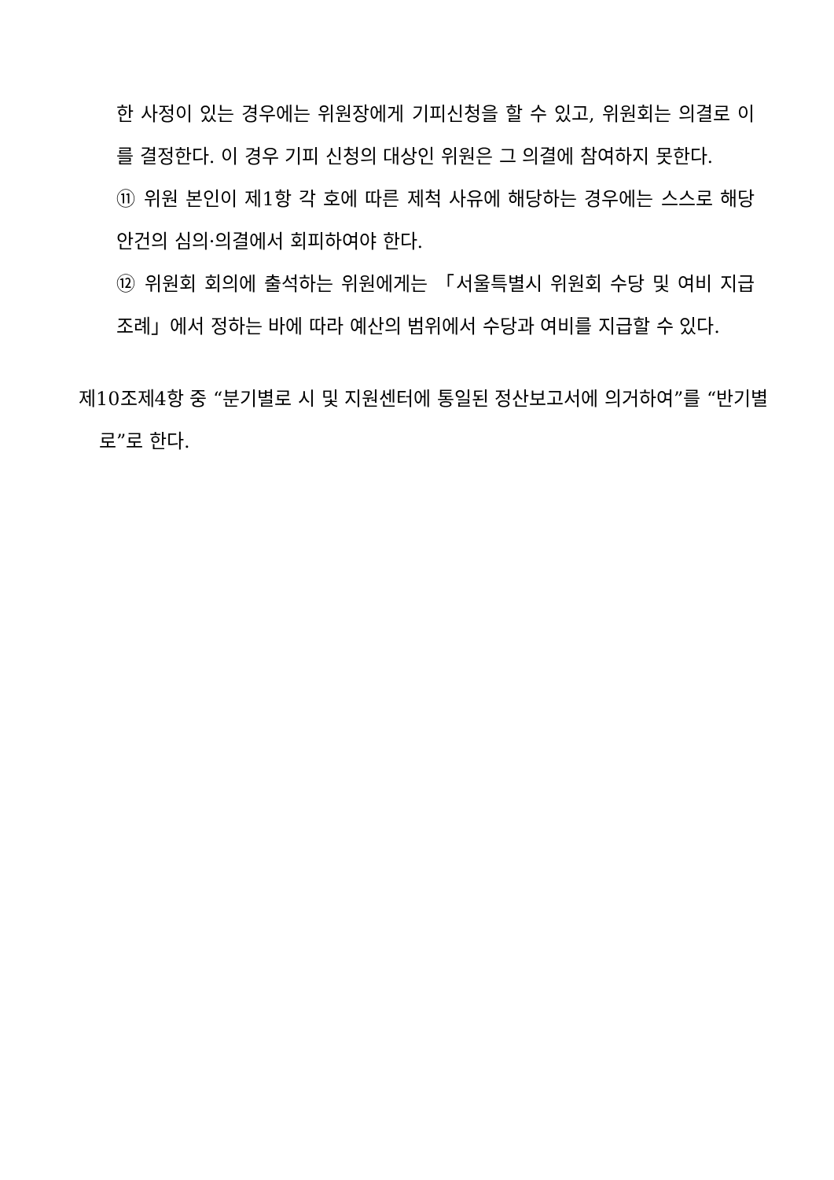한 사정이 있는 경우에는 위원장에게 기피신청을 할 수 있고, 위원회는 의결로 이를 결정한다. 이 경우 기피 신청의 대상인 위원은 그 의결에 참여하지 못한다.
⑪ 위원 본인이 제1항 각 호에 따른 제척 사유에 해당하는 경우에는 스스로 해당 안건의 심의·의결에서 회피하여야 한다.
⑫ 위원회 회의에 출석하는 위원에게는 「서울특별시 위원회 수당 및 여비 지급 조례」에서 정하는 바에 따라 예산의 범위에서 수당과 여비를 지급할 수 있다.
제10조제4항 중 “분기별로 시 및 지원센터에 통일된 정산보고서에 의거하여”를 “반기별로”로 한다.